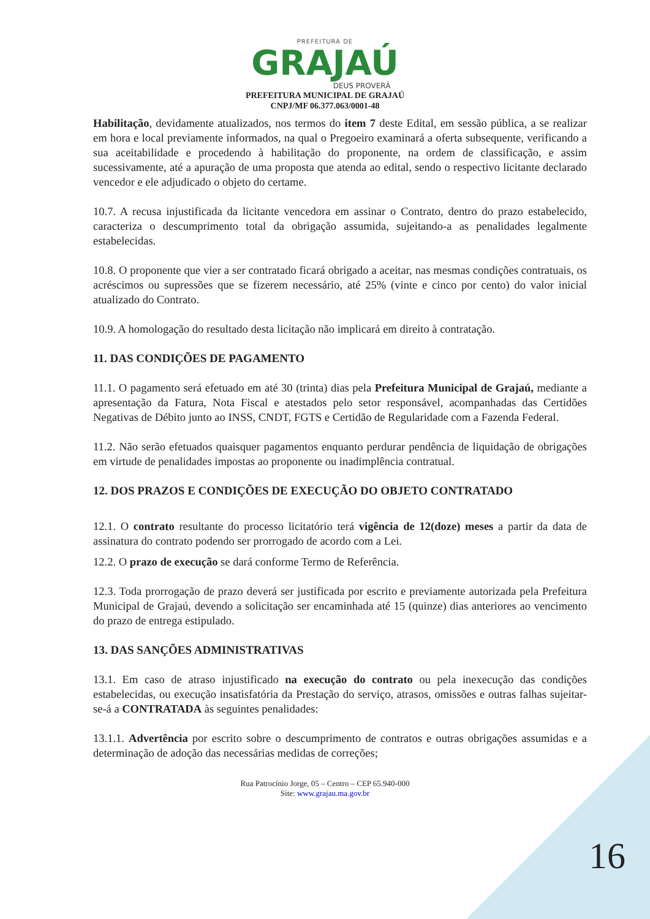PREFEITURA DE
GRAJAÚ
DEUS PROVERÁ
PREFEITURA MUNICIPAL DE GRAJAÚ
CNPJ/MF 06.377.063/0001-48
Habilitação, devidamente atualizados, nos termos do item 7 deste Edital, em sessão pública, a se realizar em hora e local previamente informados, na qual o Pregoeiro examinará a oferta subsequente, verificando a sua aceitabilidade e procedendo à habilitação do proponente, na ordem de classificação, e assim sucessivamente, até a apuração de uma proposta que atenda ao edital, sendo o respectivo licitante declarado vencedor e ele adjudicado o objeto do certame.
10.7. A recusa injustificada da licitante vencedora em assinar o Contrato, dentro do prazo estabelecido, caracteriza o descumprimento total da obrigação assumida, sujeitando-a as penalidades legalmente estabelecidas.
10.8. O proponente que vier a ser contratado ficará obrigado a aceitar, nas mesmas condições contratuais, os acréscimos ou supressões que se fizerem necessário, até 25% (vinte e cinco por cento) do valor inicial atualizado do Contrato.
10.9. A homologação do resultado desta licitação não implicará em direito à contratação.
11. DAS CONDIÇÕES DE PAGAMENTO
11.1. O pagamento será efetuado em até 30 (trinta) dias pela Prefeitura Municipal de Grajaú, mediante a apresentação da Fatura, Nota Fiscal e atestados pelo setor responsável, acompanhadas das Certidões Negativas de Débito junto ao INSS, CNDT, FGTS e Certidão de Regularidade com a Fazenda Federal.
11.2. Não serão efetuados quaisquer pagamentos enquanto perdurar pendência de liquidação de obrigações em virtude de penalidades impostas ao proponente ou inadimplência contratual.
12. DOS PRAZOS E CONDIÇÕES DE EXECUÇÃO DO OBJETO CONTRATADO
12.1. O contrato resultante do processo licitatório terá vigência de 12(doze) meses a partir da data de assinatura do contrato podendo ser prorrogado de acordo com a Lei.
12.2. O prazo de execução se dará conforme Termo de Referência.
12.3. Toda prorrogação de prazo deverá ser justificada por escrito e previamente autorizada pela Prefeitura Municipal de Grajaú, devendo a solicitação ser encaminhada até 15 (quinze) dias anteriores ao vencimento do prazo de entrega estipulado.
13. DAS SANÇÕES ADMINISTRATIVAS
13.1. Em caso de atraso injustificado na execução do contrato ou pela inexecução das condições estabelecidas, ou execução insatisfatória da Prestação do serviço, atrasos, omissões e outras falhas sujeitar-se-á a CONTRATADA às seguintes penalidades:
13.1.1. Advertência por escrito sobre o descumprimento de contratos e outras obrigações assumidas e a determinação de adoção das necessárias medidas de correções;
Rua Patrocínio Jorge, 05 – Centro – CEP 65.940-000
Site: www.grajau.ma.gov.br
16